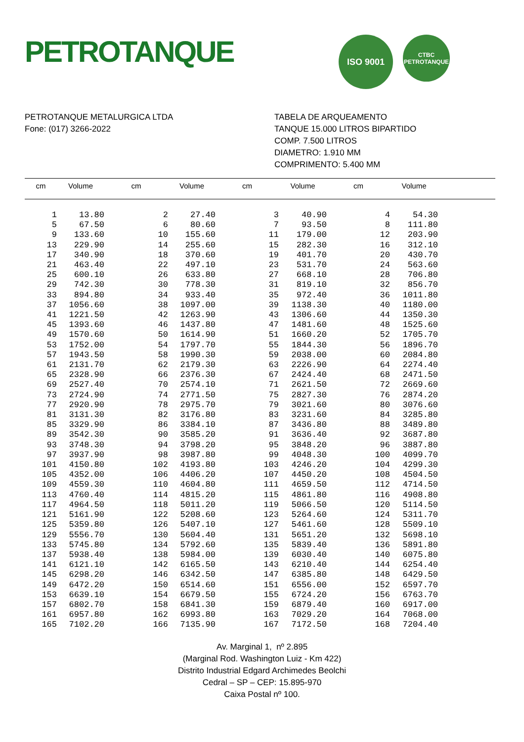PETROTANQUE
ISO 9001
CTBC PETROTANQUE
PETROTANQUE METALURGICA LTDA
Fone: (017) 3266-2022
TABELA DE ARQUEAMENTO
TANQUE 15.000 LITROS BIPARTIDO
COMP. 7.500 LITROS
DIAMETRO: 1.910 MM
COMPRIMENTO: 5.400 MM
| cm | Volume | cm | Volume | cm | Volume | cm | Volume | |
| --- | --- | --- | --- | --- | --- | --- | --- | --- |
| 1 | 13.80 | 2 | 27.40 | 3 | 40.90 | 4 | 54.30 | |
| 5 | 67.50 | 6 | 80.60 | 7 | 93.50 | 8 | 111.80 | |
| 9 | 133.60 | 10 | 155.60 | 11 | 179.00 | 12 | 203.90 | |
| 13 | 229.90 | 14 | 255.60 | 15 | 282.30 | 16 | 312.10 | |
| 17 | 340.90 | 18 | 370.60 | 19 | 401.70 | 20 | 430.70 | |
| 21 | 463.40 | 22 | 497.10 | 23 | 531.70 | 24 | 563.60 | |
| 25 | 600.10 | 26 | 633.80 | 27 | 668.10 | 28 | 706.80 | |
| 29 | 742.30 | 30 | 778.30 | 31 | 819.10 | 32 | 856.70 | |
| 33 | 894.80 | 34 | 933.40 | 35 | 972.40 | 36 | 1011.80 | |
| 37 | 1056.60 | 38 | 1097.00 | 39 | 1138.30 | 40 | 1180.00 | |
| 41 | 1221.50 | 42 | 1263.90 | 43 | 1306.60 | 44 | 1350.30 | |
| 45 | 1393.60 | 46 | 1437.80 | 47 | 1481.60 | 48 | 1525.60 | |
| 49 | 1570.60 | 50 | 1614.90 | 51 | 1660.20 | 52 | 1705.70 | |
| 53 | 1752.00 | 54 | 1797.70 | 55 | 1844.30 | 56 | 1896.70 | |
| 57 | 1943.50 | 58 | 1990.30 | 59 | 2038.00 | 60 | 2084.80 | |
| 61 | 2131.70 | 62 | 2179.30 | 63 | 2226.90 | 64 | 2274.40 | |
| 65 | 2328.90 | 66 | 2376.30 | 67 | 2424.40 | 68 | 2471.50 | |
| 69 | 2527.40 | 70 | 2574.10 | 71 | 2621.50 | 72 | 2669.60 | |
| 73 | 2724.90 | 74 | 2771.50 | 75 | 2827.30 | 76 | 2874.20 | |
| 77 | 2920.90 | 78 | 2975.70 | 79 | 3021.60 | 80 | 3076.60 | |
| 81 | 3131.30 | 82 | 3176.80 | 83 | 3231.60 | 84 | 3285.80 | |
| 85 | 3329.90 | 86 | 3384.10 | 87 | 3436.80 | 88 | 3489.80 | |
| 89 | 3542.30 | 90 | 3585.20 | 91 | 3636.40 | 92 | 3687.80 | |
| 93 | 3748.30 | 94 | 3798.20 | 95 | 3848.20 | 96 | 3887.80 | |
| 97 | 3937.90 | 98 | 3987.80 | 99 | 4048.30 | 100 | 4099.70 | |
| 101 | 4150.80 | 102 | 4193.80 | 103 | 4246.20 | 104 | 4299.30 | |
| 105 | 4352.00 | 106 | 4406.20 | 107 | 4450.20 | 108 | 4504.50 | |
| 109 | 4559.30 | 110 | 4604.80 | 111 | 4659.50 | 112 | 4714.50 | |
| 113 | 4760.40 | 114 | 4815.20 | 115 | 4861.80 | 116 | 4908.80 | |
| 117 | 4964.50 | 118 | 5011.20 | 119 | 5066.50 | 120 | 5114.50 | |
| 121 | 5161.90 | 122 | 5208.60 | 123 | 5264.60 | 124 | 5311.70 | |
| 125 | 5359.80 | 126 | 5407.10 | 127 | 5461.60 | 128 | 5509.10 | |
| 129 | 5556.70 | 130 | 5604.40 | 131 | 5651.20 | 132 | 5698.10 | |
| 133 | 5745.80 | 134 | 5792.60 | 135 | 5839.40 | 136 | 5891.80 | |
| 137 | 5938.40 | 138 | 5984.00 | 139 | 6030.40 | 140 | 6075.80 | |
| 141 | 6121.10 | 142 | 6165.50 | 143 | 6210.40 | 144 | 6254.40 | |
| 145 | 6298.20 | 146 | 6342.50 | 147 | 6385.80 | 148 | 6429.50 | |
| 149 | 6472.20 | 150 | 6514.60 | 151 | 6556.00 | 152 | 6597.70 | |
| 153 | 6639.10 | 154 | 6679.50 | 155 | 6724.20 | 156 | 6763.70 | |
| 157 | 6802.70 | 158 | 6841.30 | 159 | 6879.40 | 160 | 6917.00 | |
| 161 | 6957.80 | 162 | 6993.80 | 163 | 7029.20 | 164 | 7068.00 | |
| 165 | 7102.20 | 166 | 7135.90 | 167 | 7172.50 | 168 | 7204.40 | |
Av. Marginal 1, nº 2.895
(Marginal Rod. Washington Luiz - Km 422)
Distrito Industrial Edgard Archimedes Beolchi
Cedral – SP – CEP: 15.895-970
Caixa Postal nº 100.